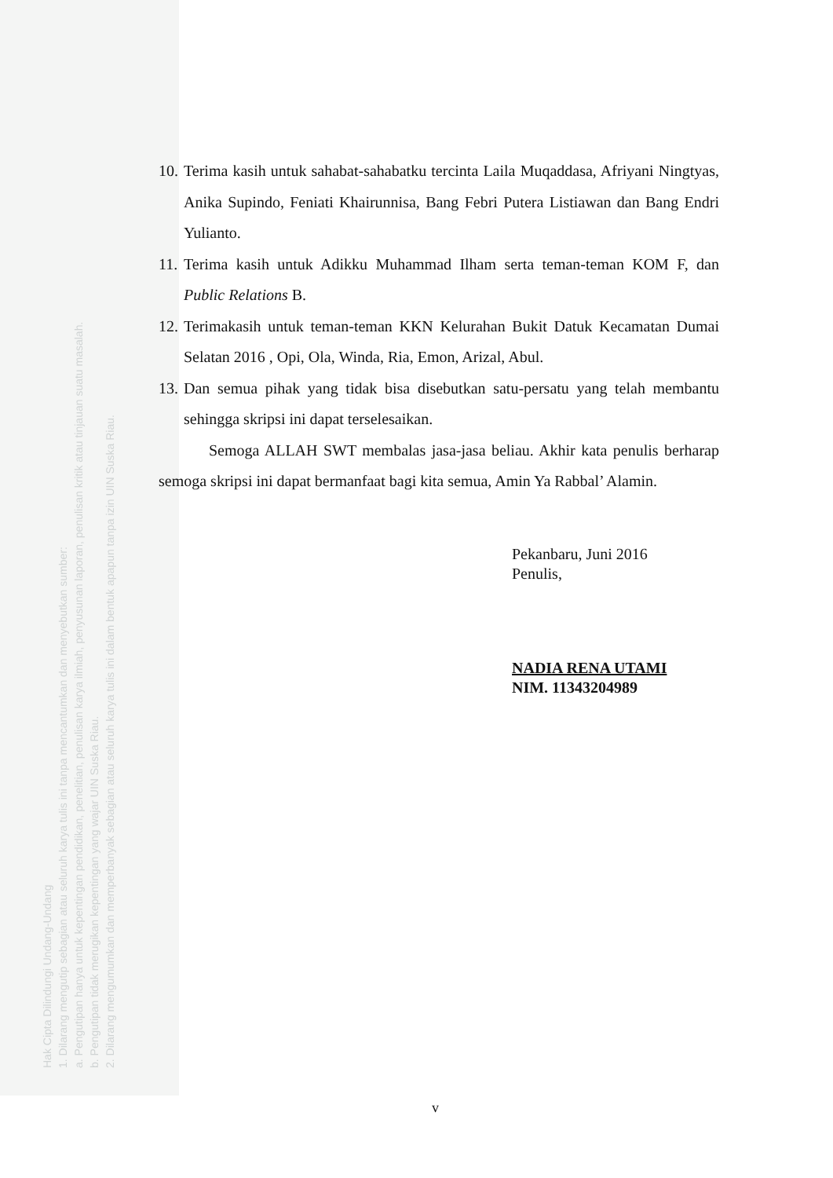Hak Cipta Dilindungi Undang-Undang
1. Dilarang mengutip sebagian atau seluruh karya tulis ini tanpa mencantumkan dan menyebutkan sumber:
a. Pengutipan hanya untuk kepentingan pendidikan, penelitian, penulisan karya ilmiah, penyusunan laporan, penulisan kritik atau tinjauan suatu masalah.
b. Pengutipan tidak merugikan kepentingan yang wajar UIN Suska Riau.
2. Dilarang mengumumkan dan memperbanyak sebagian atau seluruh karya tulis ini dalam bentuk apapun tanpa izin UIN Suska Riau.
10. Terima kasih untuk sahabat-sahabatku tercinta Laila Muqaddasa, Afriyani Ningtyas, Anika Supindo, Feniati Khairunnisa, Bang Febri Putera Listiawan dan Bang Endri Yulianto.
11. Terima kasih untuk Adikku Muhammad Ilham serta teman-teman KOM F, dan Public Relations B.
12. Terimakasih untuk teman-teman KKN Kelurahan Bukit Datuk Kecamatan Dumai Selatan 2016 , Opi, Ola, Winda, Ria, Emon, Arizal, Abul.
13. Dan semua pihak yang tidak bisa disebutkan satu-persatu yang telah membantu sehingga skripsi ini dapat terselesaikan.
Semoga ALLAH SWT membalas jasa-jasa beliau. Akhir kata penulis berharap semoga skripsi ini dapat bermanfaat bagi kita semua, Amin Ya Rabbal’ Alamin.
Pekanbaru, Juni 2016
Penulis,
NADIA RENA UTAMI
NIM. 11343204989
v